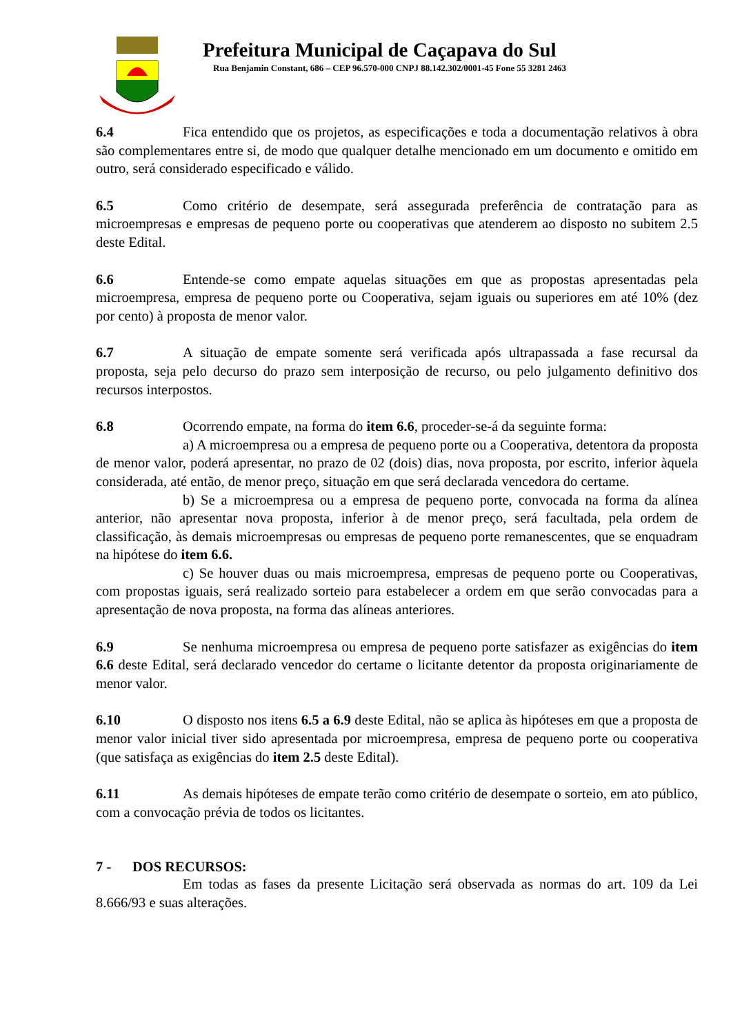Prefeitura Municipal de Caçapava do Sul
Rua Benjamin Constant, 686 – CEP 96.570-000 CNPJ 88.142.302/0001-45 Fone 55 3281 2463
6.4 Fica entendido que os projetos, as especificações e toda a documentação relativos à obra são complementares entre si, de modo que qualquer detalhe mencionado em um documento e omitido em outro, será considerado especificado e válido.
6.5 Como critério de desempate, será assegurada preferência de contratação para as microempresas e empresas de pequeno porte ou cooperativas que atenderem ao disposto no subitem 2.5 deste Edital.
6.6 Entende-se como empate aquelas situações em que as propostas apresentadas pela microempresa, empresa de pequeno porte ou Cooperativa, sejam iguais ou superiores em até 10% (dez por cento) à proposta de menor valor.
6.7 A situação de empate somente será verificada após ultrapassada a fase recursal da proposta, seja pelo decurso do prazo sem interposição de recurso, ou pelo julgamento definitivo dos recursos interpostos.
6.8 Ocorrendo empate, na forma do item 6.6, proceder-se-á da seguinte forma:
a) A microempresa ou a empresa de pequeno porte ou a Cooperativa, detentora da proposta de menor valor, poderá apresentar, no prazo de 02 (dois) dias, nova proposta, por escrito, inferior àquela considerada, até então, de menor preço, situação em que será declarada vencedora do certame.
b) Se a microempresa ou a empresa de pequeno porte, convocada na forma da alínea anterior, não apresentar nova proposta, inferior à de menor preço, será facultada, pela ordem de classificação, às demais microempresas ou empresas de pequeno porte remanescentes, que se enquadram na hipótese do item 6.6.
c) Se houver duas ou mais microempresa, empresas de pequeno porte ou Cooperativas, com propostas iguais, será realizado sorteio para estabelecer a ordem em que serão convocadas para a apresentação de nova proposta, na forma das alíneas anteriores.
6.9 Se nenhuma microempresa ou empresa de pequeno porte satisfazer as exigências do item 6.6 deste Edital, será declarado vencedor do certame o licitante detentor da proposta originariamente de menor valor.
6.10 O disposto nos itens 6.5 a 6.9 deste Edital, não se aplica às hipóteses em que a proposta de menor valor inicial tiver sido apresentada por microempresa, empresa de pequeno porte ou cooperativa (que satisfaça as exigências do item 2.5 deste Edital).
6.11 As demais hipóteses de empate terão como critério de desempate o sorteio, em ato público, com a convocação prévia de todos os licitantes.
7 - DOS RECURSOS:
Em todas as fases da presente Licitação será observada as normas do art. 109 da Lei 8.666/93 e suas alterações.